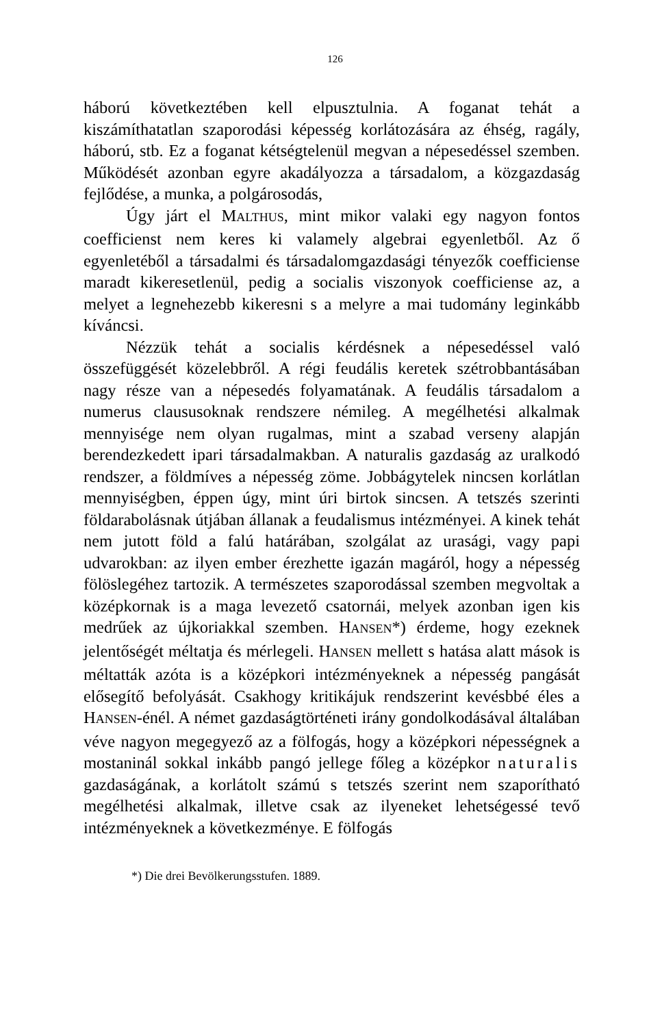126
háború következtében kell elpusztulnia. A foganat tehát a kiszámíthatatlan szaporodási képesség korlátozására az éhség, ragály, háború, stb. Ez a foganat kétségtelenül megvan a népesedéssel szemben. Működését azonban egyre akadályozza a társadalom, a közgazdaság fejlődése, a munka, a polgárosodás,
Úgy járt el MALTHUS, mint mikor valaki egy nagyon fontos coefficienst nem keres ki valamely algebrai egyenletből. Az ő egyenletéből a társadalmi és társadalomgazdasági tényezők coefficiense maradt kikeresetlenül, pedig a socialis viszonyok coefficiense az, a melyet a legnehezebb kikeresni s a melyre a mai tudomány leginkább kíváncsi.
Nézzük tehát a socialis kérdésnek a népesedéssel való összefüggését közelebbről. A régi feudális keretek szétrobbantásában nagy része van a népesedés folyamatának. A feudális társadalom a numerus claususoknak rendszere némileg. A megélhetési alkalmak mennyisége nem olyan rugalmas, mint a szabad verseny alapján berendezkedett ipari társadalmakban. A naturalis gazdaság az uralkodó rendszer, a földmíves a népesség zöme. Jobbágytelek nincsen korlátlan mennyiségben, éppen úgy, mint úri birtok sincsen. A tetszés szerinti földarabolásnak útjában állanak a feudalismus intézményei. A kinek tehát nem jutott föld a falú határában, szolgálat az urasági, vagy papi udvarokban: az ilyen ember érezhette igazán magáról, hogy a népesség fölöslegéhez tartozik. A természetes szaporodással szemben megvoltak a középkornak is a maga levezető csatornái, melyek azonban igen kis medrűek az újkoriakkal szemben. HANSEN*) érdeme, hogy ezeknek jelentőségét méltatja és mérlegeli. HANSEN mellett s hatása alatt mások is méltatták azóta is a középkori intézményeknek a népesség pangását elősegítő befolyását. Csakhogy kritikájuk rendszerint kevésbbé éles a HANSEN-énél. A német gazdaságtörténeti irány gondolkodásával általában véve nagyon megegyező az a fölfogás, hogy a középkori népességnek a mostaninál sokkal inkább pangó jellege főleg a középkor naturalis gazdaságának, a korlátolt számú s tetszés szerint nem szaporítható megélhetési alkalmak, illetve csak az ilyeneket lehetségessé tevő intézményeknek a következménye. E fölfogás
*) Die drei Bevölkerungsstufen. 1889.